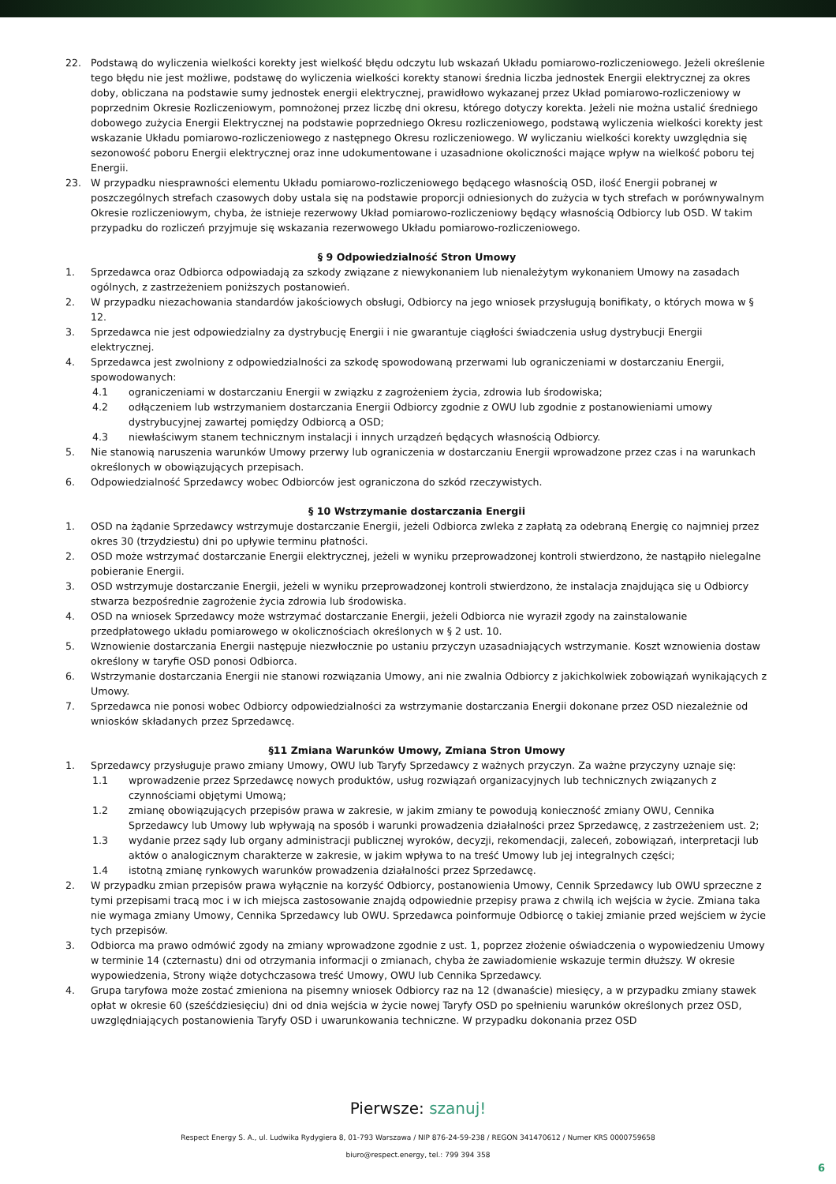22. Podstawą do wyliczenia wielkości korekty jest wielkość błędu odczytu lub wskazań Układu pomiarowo-rozliczeniowego. Jeżeli określenie tego błędu nie jest możliwe, podstawę do wyliczenia wielkości korekty stanowi średnia liczba jednostek Energii elektrycznej za okres doby, obliczana na podstawie sumy jednostek energii elektrycznej, prawidłowo wykazanej przez Układ pomiarowo-rozliczeniowy w poprzednim Okresie Rozliczeniowym, pomnożonej przez liczbę dni okresu, którego dotyczy korekta. Jeżeli nie można ustalić średniego dobowego zużycia Energii Elektrycznej na podstawie poprzedniego Okresu rozliczeniowego, podstawą wyliczenia wielkości korekty jest wskazanie Układu pomiarowo-rozliczeniowego z następnego Okresu rozliczeniowego. W wyliczaniu wielkości korekty uwzględnia się sezonowość poboru Energii elektrycznej oraz inne udokumentowane i uzasadnione okoliczności mające wpływ na wielkość poboru tej Energii.
23. W przypadku niesprawności elementu Układu pomiarowo-rozliczeniowego będącego własnością OSD, ilość Energii pobranej w poszczególnych strefach czasowych doby ustala się na podstawie proporcji odniesionych do zużycia w tych strefach w porównywalnym Okresie rozliczeniowym, chyba, że istnieje rezerwowy Układ pomiarowo-rozliczeniowy będący własnością Odbiorcy lub OSD. W takim przypadku do rozliczeń przyjmuje się wskazania rezerwowego Układu pomiarowo-rozliczeniowego.
§ 9 Odpowiedzialność Stron Umowy
1. Sprzedawca oraz Odbiorca odpowiadają za szkody związane z niewykonaniem lub nienależytym wykonaniem Umowy na zasadach ogólnych, z zastrzeżeniem poniższych postanowień.
2. W przypadku niezachowania standardów jakościowych obsługi, Odbiorcy na jego wniosek przysługują bonifikaty, o których mowa w § 12.
3. Sprzedawca nie jest odpowiedzialny za dystrybucję Energii i nie gwarantuje ciągłości świadczenia usług dystrybucji Energii elektrycznej.
4. Sprzedawca jest zwolniony z odpowiedzialności za szkodę spowodowaną przerwami lub ograniczeniami w dostarczaniu Energii, spowodowanych:
4.1 ograniczeniami w dostarczaniu Energii w związku z zagrożeniem życia, zdrowia lub środowiska;
4.2 odłączeniem lub wstrzymaniem dostarczania Energii Odbiorcy zgodnie z OWU lub zgodnie z postanowieniami umowy dystrybucyjnej zawartej pomiędzy Odbiorcą a OSD;
4.3 niewłaściwym stanem technicznym instalacji i innych urządzeń będących własnością Odbiorcy.
5. Nie stanowią naruszenia warunków Umowy przerwy lub ograniczenia w dostarczaniu Energii wprowadzone przez czas i na warunkach określonych w obowiązujących przepisach.
6. Odpowiedzialność Sprzedawcy wobec Odbiorców jest ograniczona do szkód rzeczywistych.
§ 10 Wstrzymanie dostarczania Energii
1. OSD na żądanie Sprzedawcy wstrzymuje dostarczanie Energii, jeżeli Odbiorca zwleka z zapłatą za odebraną Energię co najmniej przez okres 30 (trzydziestu) dni po upływie terminu płatności.
2. OSD może wstrzymać dostarczanie Energii elektrycznej, jeżeli w wyniku przeprowadzonej kontroli stwierdzono, że nastąpiło nielegalne pobieranie Energii.
3. OSD wstrzymuje dostarczanie Energii, jeżeli w wyniku przeprowadzonej kontroli stwierdzono, że instalacja znajdująca się u Odbiorcy stwarza bezpośrednie zagrożenie życia zdrowia lub środowiska.
4. OSD na wniosek Sprzedawcy może wstrzymać dostarczanie Energii, jeżeli Odbiorca nie wyraził zgody na zainstalowanie przedpłatowego układu pomiarowego w okolicznościach określonych w § 2 ust. 10.
5. Wznowienie dostarczania Energii następuje niezwłocznie po ustaniu przyczyn uzasadniających wstrzymanie. Koszt wznowienia dostaw określony w taryfie OSD ponosi Odbiorca.
6. Wstrzymanie dostarczania Energii nie stanowi rozwiązania Umowy, ani nie zwalnia Odbiorcy z jakichkolwiek zobowiązań wynikających z Umowy.
7. Sprzedawca nie ponosi wobec Odbiorcy odpowiedzialności za wstrzymanie dostarczania Energii dokonane przez OSD niezależnie od wniosków składanych przez Sprzedawcę.
§11 Zmiana Warunków Umowy, Zmiana Stron Umowy
1. Sprzedawcy przysługuje prawo zmiany Umowy, OWU lub Taryfy Sprzedawcy z ważnych przyczyn. Za ważne przyczyny uznaje się:
1.1 wprowadzenie przez Sprzedawcę nowych produktów, usług rozwiązań organizacyjnych lub technicznych związanych z czynnościami objętymi Umową;
1.2 zmianę obowiązujących przepisów prawa w zakresie, w jakim zmiany te powodują konieczność zmiany OWU, Cennika Sprzedawcy lub Umowy lub wpływają na sposób i warunki prowadzenia działalności przez Sprzedawcę, z zastrzeżeniem ust. 2;
1.3 wydanie przez sądy lub organy administracji publicznej wyroków, decyzji, rekomendacji, zaleceń, zobowiązań, interpretacji lub aktów o analogicznym charakterze w zakresie, w jakim wpływa to na treść Umowy lub jej integralnych części;
1.4 istotną zmianę rynkowych warunków prowadzenia działalności przez Sprzedawcę.
2. W przypadku zmian przepisów prawa wyłącznie na korzyść Odbiorcy, postanowienia Umowy, Cennik Sprzedawcy lub OWU sprzeczne z tymi przepisami tracą moc i w ich miejsca zastosowanie znajdą odpowiednie przepisy prawa z chwilą ich wejścia w życie. Zmiana taka nie wymaga zmiany Umowy, Cennika Sprzedawcy lub OWU. Sprzedawca poinformuje Odbiorcę o takiej zmianie przed wejściem w życie tych przepisów.
3. Odbiorca ma prawo odmówić zgody na zmiany wprowadzone zgodnie z ust. 1, poprzez złożenie oświadczenia o wypowiedzeniu Umowy w terminie 14 (czternastu) dni od otrzymania informacji o zmianach, chyba że zawiadomienie wskazuje termin dłuższy. W okresie wypowiedzenia, Strony wiąże dotychczasowa treść Umowy, OWU lub Cennika Sprzedawcy.
4. Grupa taryfowa może zostać zmieniona na pisemny wniosek Odbiorcy raz na 12 (dwanaście) miesięcy, a w przypadku zmiany stawek opłat w okresie 60 (sześćdziesięciu) dni od dnia wejścia w życie nowej Taryfy OSD po spełnieniu warunków określonych przez OSD, uwzględniających postanowienia Taryfy OSD i uwarunkowania techniczne. W przypadku dokonania przez OSD
Pierwsze: szanuj!
Respect Energy S. A., ul. Ludwika Rydygiera 8, 01-793 Warszawa / NIP 876-24-59-238 / REGON 341470612 / Numer KRS 0000759658
biuro@respect.energy, tel.: 799 394 358
6